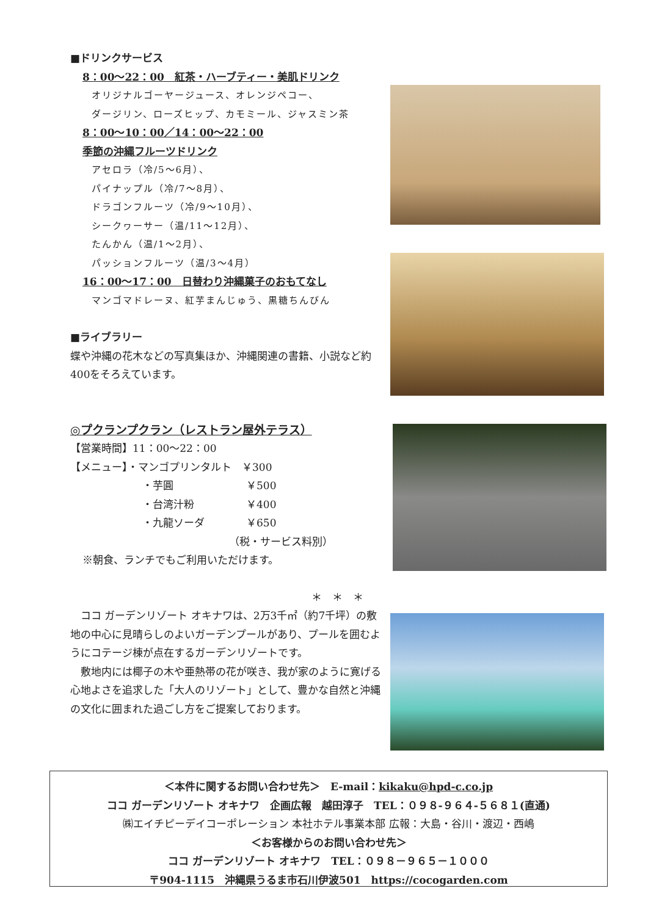■ドリンクサービス
8：00〜22：00　紅茶・ハーブティー・美肌ドリンク
オリジナルゴーヤージュース、オレンジペコー、
ダージリン、ローズヒップ、カモミール、ジャスミン茶
8：00〜10：00／14：00〜22：00
季節の沖縄フルーツドリンク
アセロラ（冷/5〜6月）、
パイナップル（冷/7〜8月）、
ドラゴンフルーツ（冷/9〜10月）、
シークヮーサー（温/11〜12月）、
たんかん（温/1〜2月）、
パッションフルーツ（温/3〜4月）
16：00〜17：00　日替わり沖縄菓子のおもてなし
マンゴマドレーヌ、紅芋まんじゅう、黒糖ちんびん
■ライブラリー
蝶や沖縄の花木などの写真集ほか、沖縄関連の書籍、小説など約400をそろえています。
◎プクランプクラン（レストラン屋外テラス）
【営業時間】11：00〜22：00
【メニュー】・マンゴプリンタルト　￥300
・芋圓　　　　　　　￥500
・台湾汁粉　　　　　￥400
・九龍ソーダ　　　　￥650
（税・サービス料別）
※朝食、ランチでもご利用いただけます。
＊　＊　＊
　ココ ガーデンリゾート オキナワは、2万3千㎡（約7千坪）の敷地の中心に見晴らしのよいガーデンプールがあり、プールを囲むようにコテージ棟が点在するガーデンリゾートです。
　敷地内には椰子の木や亜熱帯の花が咲き、我が家のように寛げる心地よさを追求した「大人のリゾート」として、豊かな自然と沖縄の文化に囲まれた過ごし方をご提案しております。
＜本件に関するお問い合わせ先＞　E-mail：kikaku@hpd-c.co.jp
ココ ガーデンリゾート オキナワ　企画広報　越田淳子　TEL：０９８-９６４-５６８１(直通)
㈱エイチピーデイコーポレーション 本社ホテル事業本部 広報：大島・谷川・渡辺・西嶋
＜お客様からのお問い合わせ先＞
ココ ガーデンリゾート オキナワ　TEL：０９８－９６５－１０００
〒904-1115　沖縄県うるま市石川伊波501　https://cocogarden.com